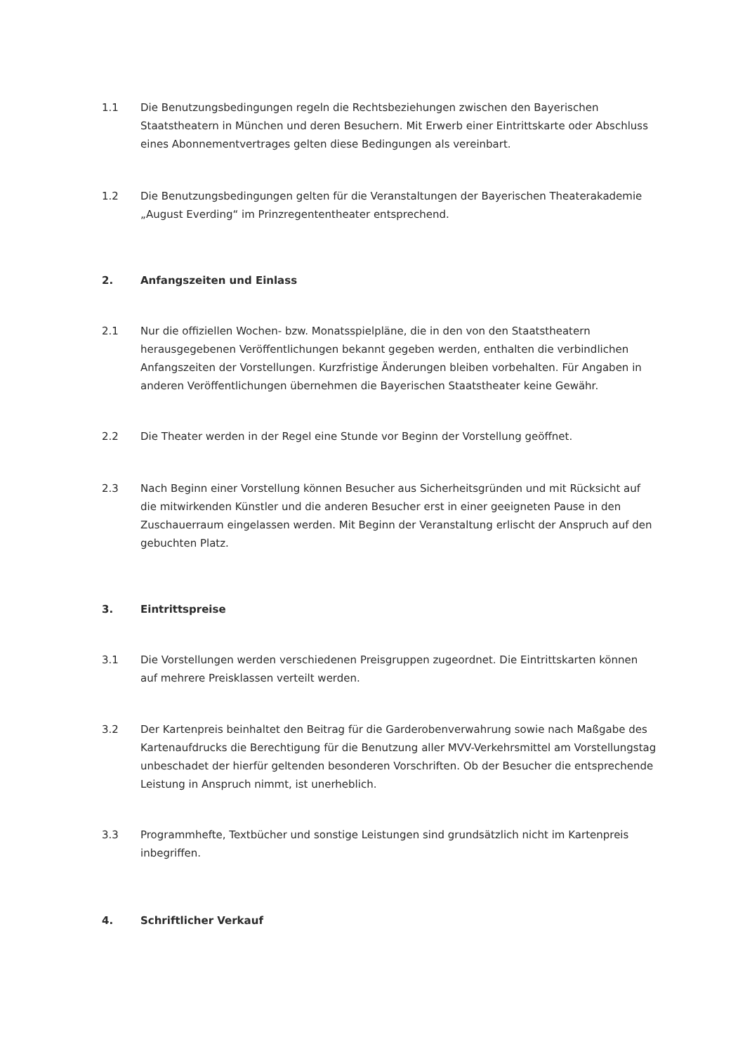1.1 Die Benutzungsbedingungen regeln die Rechtsbeziehungen zwischen den Bayerischen Staatstheatern in München und deren Besuchern. Mit Erwerb einer Eintrittskarte oder Abschluss eines Abonnementvertrages gelten diese Bedingungen als vereinbart.
1.2 Die Benutzungsbedingungen gelten für die Veranstaltungen der Bayerischen Theaterakademie „August Everding“ im Prinzregententheater entsprechend.
2. Anfangszeiten und Einlass
2.1 Nur die offiziellen Wochen- bzw. Monatsspielpläne, die in den von den Staatstheatern herausgegebenen Veröffentlichungen bekannt gegeben werden, enthalten die verbindlichen Anfangszeiten der Vorstellungen. Kurzfristige Änderungen bleiben vorbehalten. Für Angaben in anderen Veröffentlichungen übernehmen die Bayerischen Staatstheater keine Gewähr.
2.2 Die Theater werden in der Regel eine Stunde vor Beginn der Vorstellung geöffnet.
2.3 Nach Beginn einer Vorstellung können Besucher aus Sicherheitsgründen und mit Rücksicht auf die mitwirkenden Künstler und die anderen Besucher erst in einer geeigneten Pause in den Zuschauerraum eingelassen werden. Mit Beginn der Veranstaltung erlischt der Anspruch auf den gebuchten Platz.
3. Eintrittspreise
3.1 Die Vorstellungen werden verschiedenen Preisgruppen zugeordnet. Die Eintrittskarten können auf mehrere Preisklassen verteilt werden.
3.2 Der Kartenpreis beinhaltet den Beitrag für die Garderobenverwahrung sowie nach Maßgabe des Kartenaufdrucks die Berechtigung für die Benutzung aller MVV-Verkehrsmittel am Vorstellungstag unbeschadet der hierfür geltenden besonderen Vorschriften. Ob der Besucher die entsprechende Leistung in Anspruch nimmt, ist unerheblich.
3.3 Programmhefte, Textbücher und sonstige Leistungen sind grundsätzlich nicht im Kartenpreis inbegriffen.
4. Schriftlicher Verkauf